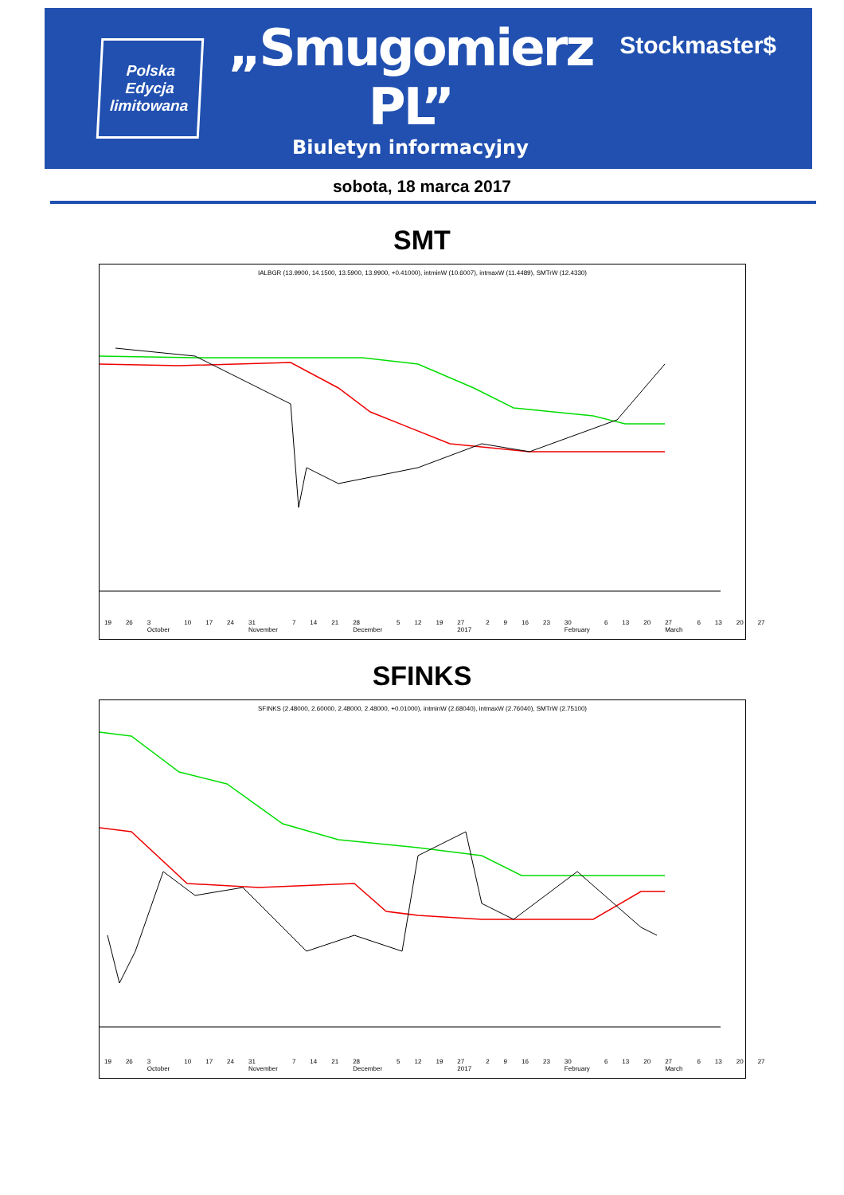Polska
Edycja
limitowana
„Smugomierz PL”
Biuletyn informacyjny
Stockmaster$
sobota, 18 marca 2017
SMT
IALBGR (13.9900, 14.1500, 13.5900, 13.9900, +0.41000), intminW (10.6007), intmaxW (11.4489), SMTrW (12.4330)
19 26 3 October 10 17 24 31 November 7 14 21 28 December 5 12 19 27 2017 2 9 16 23 30 February 6 13 20 27 March 6 13 20 27
SFINKS
SFINKS (2.48000, 2.60000, 2.48000, 2.48000, +0.01000), intminW (2.68040), intmaxW (2.76040), SMTrW (2.75100)
19 26 3 October 10 17 24 31 November 7 14 21 28 December 5 12 19 27 2017 2 9 16 23 30 February 6 13 20 27 March 6 13 20 27